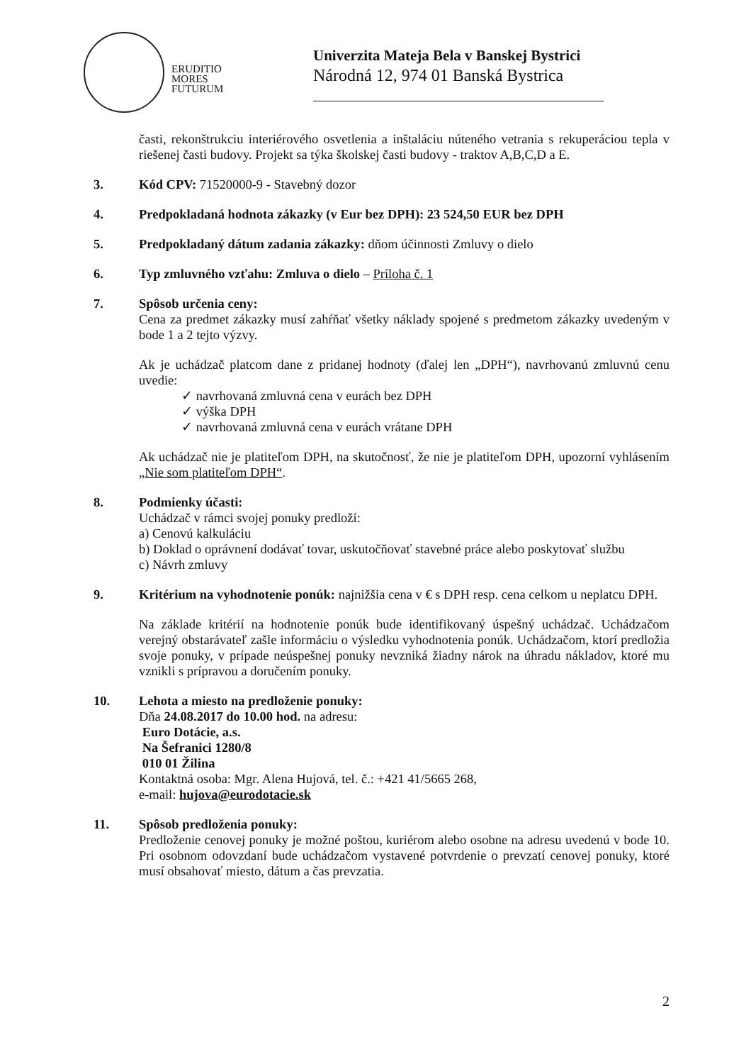ERUDITIO
MORES
FUTURUM
Univerzita Mateja Bela v Banskej Bystrici
Národná 12, 974 01 Banská Bystrica
časti, rekonštrukciu interiérového osvetlenia a inštaláciu núteného vetrania s rekuperáciou tepla v riešenej časti budovy. Projekt sa týka školskej časti budovy - traktov A,B,C,D a E.
3. Kód CPV: 71520000-9 - Stavebný dozor
4. Predpokladaná hodnota zákazky (v Eur bez DPH): 23 524,50 EUR bez DPH
5. Predpokladaný dátum zadania zákazky: dňom účinnosti Zmluvy o dielo
6. Typ zmluvného vzťahu: Zmluva o dielo – Príloha č. 1
7. Spôsob určenia ceny:
Cena za predmet zákazky musí zahŕňať všetky náklady spojené s predmetom zákazky uvedeným v bode 1 a 2 tejto výzvy.
Ak je uchádzač platcom dane z pridanej hodnoty (ďalej len „DPH“), navrhovanú zmluvnú cenu uvedie:
✓ navrhovaná zmluvná cena v eurách bez DPH
✓ výška DPH
✓ navrhovaná zmluvná cena v eurách vrátane DPH
Ak uchádzač nie je platiteľom DPH, na skutočnosť, že nie je platiteľom DPH, upozorní vyhlásením „Nie som platiteľom DPH“.
8. Podmienky účasti:
Uchádzač v rámci svojej ponuky predloží:
a) Cenovú kalkuláciu
b) Doklad o oprávnení dodávať tovar, uskutočňovať stavebné práce alebo poskytovať službu
c) Návrh zmluvy
9. Kritérium na vyhodnotenie ponúk: najnižšia cena v € s DPH resp. cena celkom u neplatcu DPH.
Na základe kritérií na hodnotenie ponúk bude identifikovaný úspešný uchádzač. Uchádzačom verejný obstarávateľ zašle informáciu o výsledku vyhodnotenia ponúk. Uchádzačom, ktorí predložia svoje ponuky, v prípade neúspešnej ponuky nevzniká žiadny nárok na úhradu nákladov, ktoré mu vznikli s prípravou a doručením ponuky.
10. Lehota a miesto na predloženie ponuky:
Dňa 24.08.2017 do 10.00 hod. na adresu:
Euro Dotácie, a.s.
Na Šefranici 1280/8
010 01 Žilina
Kontaktná osoba: Mgr. Alena Hujová, tel. č.: +421 41/5665 268,
e-mail: hujova@eurodotacie.sk
11. Spôsob predloženia ponuky:
Predloženie cenovej ponuky je možné poštou, kuriérom alebo osobne na adresu uvedenú v bode 10. Pri osobnom odovzdaní bude uchádzačom vystavené potvrdenie o prevzatí cenovej ponuky, ktoré musí obsahovať miesto, dátum a čas prevzatia.
2